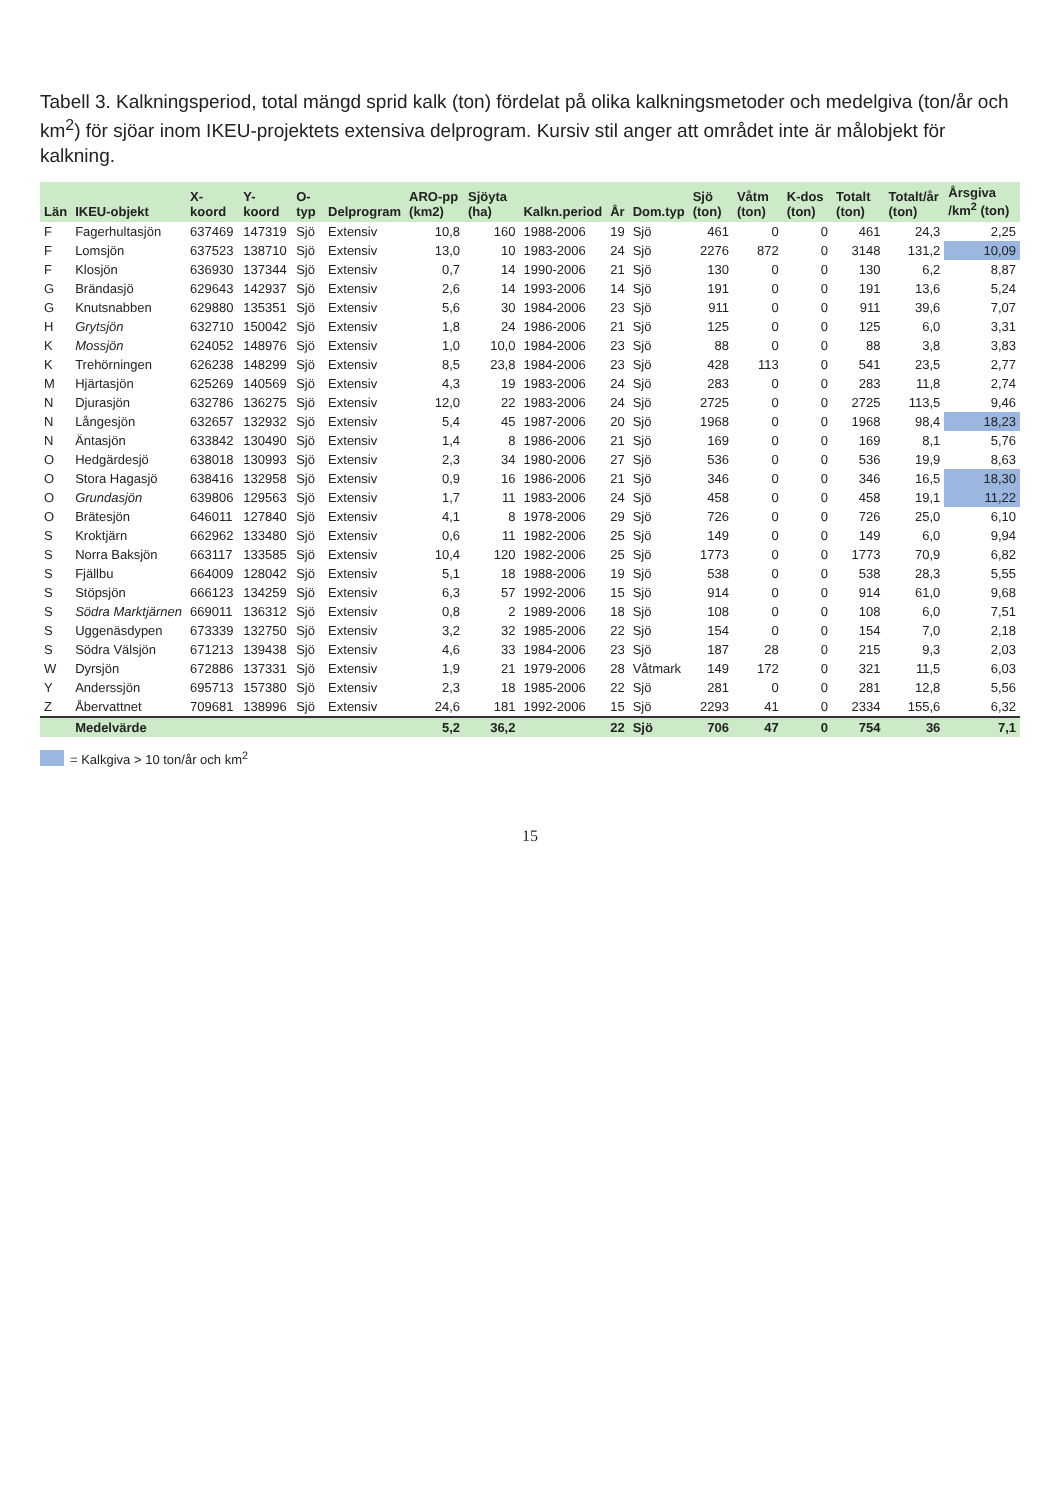Tabell 3. Kalkningsperiod, total mängd sprid kalk (ton) fördelat på olika kalkningsmetoder och medelgiva (ton/år och km<sup>2</sup>) för sjöar inom IKEU-projektets extensiva delprogram. Kursiv stil anger att området inte är målobjekt för kalkning.
| Län | IKEU-objekt | X-koord | Y-koord | O-typ | Delprogram | ARO-pp (km2) | Sjöyta (ha) | Kalkn.period | År | Dom.typ | Sjö (ton) | Våtm (ton) | K-dos (ton) | Totalt (ton) | Totalt/år (ton) | Årsgiva /km<sup>2</sup> (ton) |
| --- | --- | --- | --- | --- | --- | --- | --- | --- | --- | --- | --- | --- | --- | --- | --- | --- |
| F | Fagerhultasjön | 637469 | 147319 | Sjö | Extensiv | 10,8 | 160 | 1988-2006 | 19 | Sjö | 461 | 0 | 0 | 461 | 24,3 | 2,25 |
| F | Lomsjön | 637523 | 138710 | Sjö | Extensiv | 13,0 | 10 | 1983-2006 | 24 | Sjö | 2276 | 872 | 0 | 3148 | 131,2 | 10,09 |
| F | Klosjön | 636930 | 137344 | Sjö | Extensiv | 0,7 | 14 | 1990-2006 | 21 | Sjö | 130 | 0 | 0 | 130 | 6,2 | 8,87 |
| G | Brändasjö | 629643 | 142937 | Sjö | Extensiv | 2,6 | 14 | 1993-2006 | 14 | Sjö | 191 | 0 | 0 | 191 | 13,6 | 5,24 |
| G | Knutsnabben | 629880 | 135351 | Sjö | Extensiv | 5,6 | 30 | 1984-2006 | 23 | Sjö | 911 | 0 | 0 | 911 | 39,6 | 7,07 |
| H | Grytsjön | 632710 | 150042 | Sjö | Extensiv | 1,8 | 24 | 1986-2006 | 21 | Sjö | 125 | 0 | 0 | 125 | 6,0 | 3,31 |
| K | Mossjön | 624052 | 148976 | Sjö | Extensiv | 1,0 | 10,0 | 1984-2006 | 23 | Sjö | 88 | 0 | 0 | 88 | 3,8 | 3,83 |
| K | Trehörningen | 626238 | 148299 | Sjö | Extensiv | 8,5 | 23,8 | 1984-2006 | 23 | Sjö | 428 | 113 | 0 | 541 | 23,5 | 2,77 |
| M | Hjärtasjön | 625269 | 140569 | Sjö | Extensiv | 4,3 | 19 | 1983-2006 | 24 | Sjö | 283 | 0 | 0 | 283 | 11,8 | 2,74 |
| N | Djurasjön | 632786 | 136275 | Sjö | Extensiv | 12,0 | 22 | 1983-2006 | 24 | Sjö | 2725 | 0 | 0 | 2725 | 113,5 | 9,46 |
| N | Långesjön | 632657 | 132932 | Sjö | Extensiv | 5,4 | 45 | 1987-2006 | 20 | Sjö | 1968 | 0 | 0 | 1968 | 98,4 | 18,23 |
| N | Äntasjön | 633842 | 130490 | Sjö | Extensiv | 1,4 | 8 | 1986-2006 | 21 | Sjö | 169 | 0 | 0 | 169 | 8,1 | 5,76 |
| O | Hedgärdesjö | 638018 | 130993 | Sjö | Extensiv | 2,3 | 34 | 1980-2006 | 27 | Sjö | 536 | 0 | 0 | 536 | 19,9 | 8,63 |
| O | Stora Hagasjö | 638416 | 132958 | Sjö | Extensiv | 0,9 | 16 | 1986-2006 | 21 | Sjö | 346 | 0 | 0 | 346 | 16,5 | 18,30 |
| O | Grundasjön | 639806 | 129563 | Sjö | Extensiv | 1,7 | 11 | 1983-2006 | 24 | Sjö | 458 | 0 | 0 | 458 | 19,1 | 11,22 |
| O | Brätesjön | 646011 | 127840 | Sjö | Extensiv | 4,1 | 8 | 1978-2006 | 29 | Sjö | 726 | 0 | 0 | 726 | 25,0 | 6,10 |
| S | Kroktjärn | 662962 | 133480 | Sjö | Extensiv | 0,6 | 11 | 1982-2006 | 25 | Sjö | 149 | 0 | 0 | 149 | 6,0 | 9,94 |
| S | Norra Baksjön | 663117 | 133585 | Sjö | Extensiv | 10,4 | 120 | 1982-2006 | 25 | Sjö | 1773 | 0 | 0 | 1773 | 70,9 | 6,82 |
| S | Fjällbu | 664009 | 128042 | Sjö | Extensiv | 5,1 | 18 | 1988-2006 | 19 | Sjö | 538 | 0 | 0 | 538 | 28,3 | 5,55 |
| S | Stöpsjön | 666123 | 134259 | Sjö | Extensiv | 6,3 | 57 | 1992-2006 | 15 | Sjö | 914 | 0 | 0 | 914 | 61,0 | 9,68 |
| S | Södra Marktjärnen | 669011 | 136312 | Sjö | Extensiv | 0,8 | 2 | 1989-2006 | 18 | Sjö | 108 | 0 | 0 | 108 | 6,0 | 7,51 |
| S | Uggenäsdypen | 673339 | 132750 | Sjö | Extensiv | 3,2 | 32 | 1985-2006 | 22 | Sjö | 154 | 0 | 0 | 154 | 7,0 | 2,18 |
| S | Södra Välsjön | 671213 | 139438 | Sjö | Extensiv | 4,6 | 33 | 1984-2006 | 23 | Sjö | 187 | 28 | 0 | 215 | 9,3 | 2,03 |
| W | Dyrsjön | 672886 | 137331 | Sjö | Extensiv | 1,9 | 21 | 1979-2006 | 28 | Våtmark | 149 | 172 | 0 | 321 | 11,5 | 6,03 |
| Y | Anderssjön | 695713 | 157380 | Sjö | Extensiv | 2,3 | 18 | 1985-2006 | 22 | Sjö | 281 | 0 | 0 | 281 | 12,8 | 5,56 |
| Z | Åbervattnet | 709681 | 138996 | Sjö | Extensiv | 24,6 | 181 | 1992-2006 | 15 | Sjö | 2293 | 41 | 0 | 2334 | 155,6 | 6,32 |
| | Medelvärde | | | | | 5,2 | 36,2 | | 22 | Sjö | 706 | 47 | 0 | 754 | 36 | 7,1 |
= Kalkgiva > 10 ton/år och km<sup>2</sup>
15